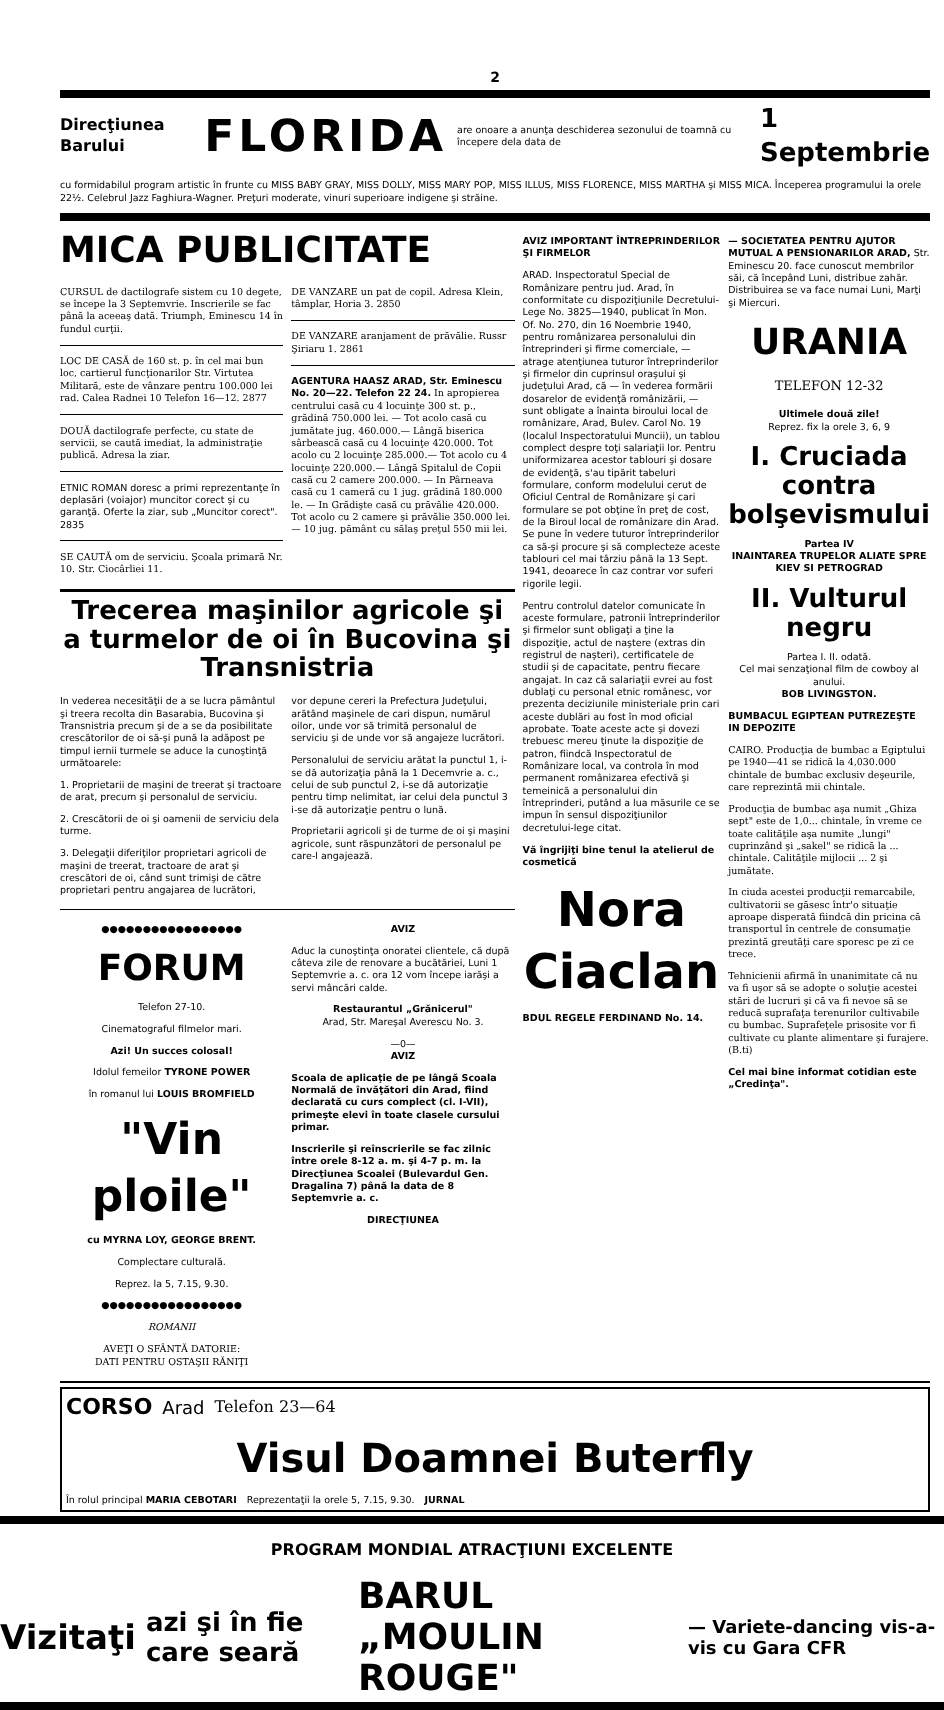2
Direcţiunea Barului FLORIDA are onoare a anunţa deschiderea sezonului de toamnă cu începere dela data de 1 Septembrie
cu formidabilul program artistic în frunte cu MISS BABY GRAY, MISS DOLLY, MISS MARY POP, MISS ILLUS, MISS FLORENCE, MISS MARTHA şi MISS MICA. Începerea programului la orele 22½. Celebrul Jazz Faghiura-Wagner. Preţuri moderate, vinuri superioare indigene şi străine.
MICA PUBLICITATE
CURSUL de dactilografe sistem cu 10 degete, se începe la 3 Septemvrie. Inscrierile se fac până la aceeaş dată. Triumph, Eminescu 14 în fundul curţii.
LOC DE CASĂ de 160 st. p. în cel mai bun loc, cartierul funcţionarilor Str. Virtutea Militară, este de vânzare pentru 100.000 lei rad. Calea Radnei 10 Telefon 16—12. 2877
DOUĂ dactilografe perfecte, cu state de servicii, se caută imediat, la administraţie publică. Adresa la ziar.
ETNIC ROMAN doresc a primi reprezentanţe în deplasări (voiajor) muncitor corect şi cu garanţă. Oferte la ziar, sub „Muncitor corect". 2835
SE CAUTĂ om de serviciu. Şcoala primară Nr. 10. Str. Ciocârliei 11.
DE VANZARE un pat de copil. Adresa Klein, tâmplar, Horia 3. 2850
DE VANZARE aranjament de prăvălie. Russr Şiriaru 1. 2861
AGENTURA HAASZ ARAD, Str. Eminescu No. 20—22. Telefon 22 24. In apropierea centrului casă cu 4 locuinţe 300 st. p., grădină 750.000 lei. — Tot acolo casă cu jumătate jug. 460.000.— Lângă biserica sârbească casă cu 4 locuinţe 420.000. Tot acolo cu 2 locuinţe 285.000.— Tot acolo cu 4 locuinţe 220.000.— Lângă Spitalul de Copii casă cu 2 camere 200.000. — In Pârneava casă cu 1 cameră cu 1 jug. grădină 180.000 le. — In Grădişte casă cu prăvălie 420.000. Tot acolo cu 2 camere şi prăvălie 350.000 lei. — 10 jug. pământ cu sălaş preţul 550 mii lei.
Trecerea maşinilor agricole şi a turmelor de oi în Bucovina şi Transnistria
In vederea necesităţii de a se lucra pământul şi treera recolta din Basarabia, Bucovina şi Transnistria precum şi de a se da posibilitate crescătorilor de oi să-şi pună la adăpost pe timpul iernii turmele se aduce la cunoştinţă următoarele:
1. Proprietarii de maşini de treerat şi tractoare de arat, precum şi personalul de serviciu.
2. Crescătorii de oi şi oamenii de serviciu dela turme.
3. Delegaţii diferiţilor proprietari agricoli de maşini de treerat, tractoare de arat şi crescători de oi, când sunt trimişi de către proprietari pentru angajarea de lucrători,
vor depune cereri la Prefectura Judeţului, arătând maşinele de cari dispun, numărul oilor, unde vor să trimită personalul de serviciu şi de unde vor să angajeze lucrători.
Personalului de serviciu arătat la punctul 1, i-se dă autorizaţia până la 1 Decemvrie a. c., celui de sub punctul 2, i-se dă autorizaţie pentru timp nelimitat, iar celui dela punctul 3 i-se dă autorizaţie pentru o lună.
Proprietarii agricoli şi de turme de oi şi maşini agricole, sunt răspunzători de personalul pe care-l angajează.
●●●●●●●●●●●●●●●●●
FORUM
Telefon 27-10.
Cinematograful filmelor mari.
Azi! Un succes colosal!
Idolul femeilor TYRONE POWER
în romanul lui LOUIS BROMFIELD
"Vin ploile"
cu MYRNA LOY, GEORGE BRENT.
Complectare culturală.
Reprez. la 5, 7.15, 9.30.
●●●●●●●●●●●●●●●●●
ROMANII
AVEŢI O SFÂNTĂ DATORIE:
DATI PENTRU OSTAŞII RĂNIŢI
AVIZ
Aduc la cunoştinţa onoratei clientele, că după câteva zile de renovare a bucătăriei, Luni 1 Septemvrie a. c. ora 12 vom începe iarăşi a servi mâncări calde.
Restaurantul „Grănicerul"
Arad, Str. Mareşal Averescu No. 3.
—0—
AVIZ
Scoala de aplicaţie de pe lângă Scoala Normală de învăţători din Arad, fiind declarată cu curs complect (cl. I-VII), primeşte elevi în toate clasele cursului primar.
Inscrierile şi reînscrierile se fac zilnic între orele 8-12 a. m. şi 4-7 p. m. la Direcţiunea Scoalei (Bulevardul Gen. Dragalina 7) până la data de 8 Septemvrie a. c.
DIRECŢIUNEA
AVIZ IMPORTANT ÎNTREPRINDERILOR ŞI FIRMELOR
ARAD. Inspectoratul Special de Românizare pentru jud. Arad, în conformitate cu dispoziţiunile Decretului-Lege No. 3825—1940, publicat în Mon. Of. No. 270, din 16 Noembrie 1940, pentru românizarea personalului din întreprinderi şi firme comerciale, — atrage atenţiunea tuturor întreprinderilor şi firmelor din cuprinsul oraşului şi judeţului Arad, că — în vederea formării dosarelor de evidenţă românizării, — sunt obligate a înainta biroului local de românizare, Arad, Bulev. Carol No. 19 (localul Inspectoratului Muncii), un tablou complect despre toţi salariaţii lor. Pentru uniformizarea acestor tablouri şi dosare de evidenţă, s'au tipărit tabeluri formulare, conform modelului cerut de Oficiul Central de Românizare şi cari formulare se pot obţine în preţ de cost, de la Biroul local de românizare din Arad. Se pune în vedere tuturor întreprinderilor ca să-şi procure şi să complecteze aceste tablouri cel mai târziu până la 13 Sept. 1941, deoarece în caz contrar vor suferi rigorile legii.
Pentru controlul datelor comunicate în aceste formulare, patronii întreprinderilor şi firmelor sunt obligaţi a ţine la dispoziţie, actul de naştere (extras din registrul de naşteri), certificatele de studii şi de capacitate, pentru fiecare angajat. In caz că salariaţii evrei au fost dublaţi cu personal etnic românesc, vor prezenta deciziunile ministeriale prin cari aceste dublări au fost în mod oficial aprobate. Toate aceste acte şi dovezi trebuesc mereu ţinute la dispoziţie de patron, fiindcă Inspectoratul de Românizare local, va controla în mod permanent românizarea efectivă şi temeinică a personalului din întreprinderi, putând a lua măsurile ce se impun în sensul dispoziţiunilor decretului-lege citat.
Vă îngrijiţi bine tenul la atelierul de cosmetică
Nora Ciaclan
BDUL REGELE FERDINAND No. 14.
— SOCIETATEA PENTRU AJUTOR MUTUAL A PENSIONARILOR ARAD, Str. Eminescu 20. face cunoscut membrilor săi, că începând Luni, distribue zahăr. Distribuirea se va face numai Luni, Marţi şi Miercuri.
URANIA
TELEFON 12-32
Ultimele două zile!
Reprez. fix la orele 3, 6, 9
I. Cruciada contra bolşevismului
Partea IV
INAINTAREA TRUPELOR ALIATE SPRE KIEV SI PETROGRAD
II. Vulturul negru
Partea I. II. odată.
Cel mai senzaţional film de cowboy al anului.
BOB LIVINGSTON.
BUMBACUL EGIPTEAN PUTREZEŞTE IN DEPOZITE
CAIRO. Producţia de bumbac a Egiptului pe 1940—41 se ridică la 4,030.000 chintale de bumbac exclusiv deşeurile, care reprezintă mii chintale.
Producţia de bumbac aşa numit „Ghiza sept" este de 1,0... chintale, în vreme ce toate calităţile aşa numite „lungi" cuprinzând şi „sakel" se ridică la ... chintale. Calităţile mijlocii ... 2 şi jumătate.
In ciuda acestei producţii remarcabile, cultivatorii se găsesc într'o situaţie aproape disperată fiindcă din pricina că transportul în centrele de consumaţie prezintă greutăţi care sporesc pe zi ce trece.
Tehnicienii afirmă în unanimitate că nu va fi uşor să se adopte o soluţie acestei stări de lucruri şi că va fi nevoe să se reducă suprafaţa terenurilor cultivabile cu bumbac. Suprafeţele prisosite vor fi cultivate cu plante alimentare şi furajere. (B.ti)
Cel mai bine informat cotidian este „Credinţa".
CORSO Arad Telefon 23—64
Visul Doamnei Buterfly
În rolul principal MARIA CEBOTARI Reprezentaţii la orele 5, 7.15, 9.30. JURNAL
PROGRAM MONDIAL ATRACŢIUNI EXCELENTE
Vizitaţi azi şi în fie care seară BARUL „MOULIN ROUGE" — Variete-dancing vis-a-vis cu Gara CFR